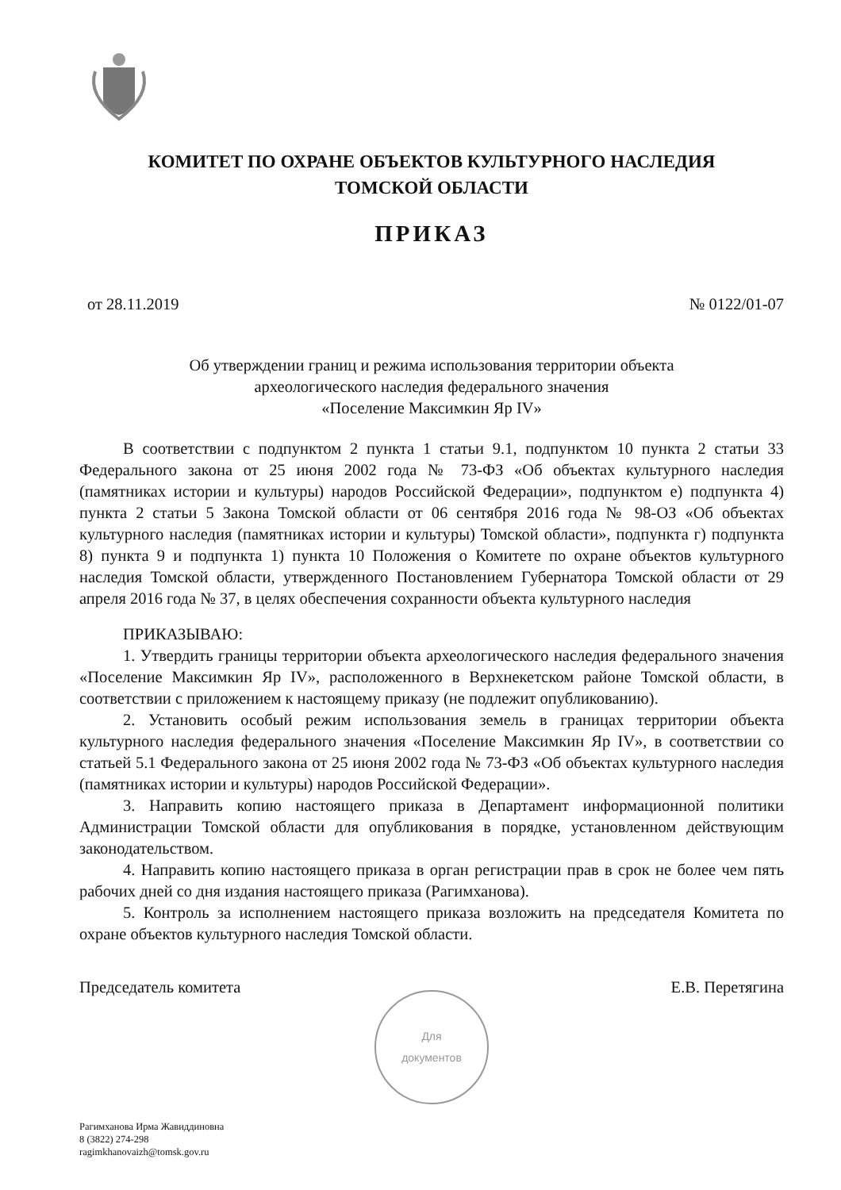КОМИТЕТ ПО ОХРАНЕ ОБЪЕКТОВ КУЛЬТУРНОГО НАСЛЕДИЯ
ТОМСКОЙ ОБЛАСТИ
ПРИКАЗ
от 28.11.2019 № 0122/01-07
Об утверждении границ и режима использования территории объекта
археологического наследия федерального значения
«Поселение Максимкин Яр IV»
В соответствии с подпунктом 2 пункта 1 статьи 9.1, подпунктом 10 пункта 2 статьи 33 Федерального закона от 25 июня 2002 года № 73-ФЗ «Об объектах культурного наследия (памятниках истории и культуры) народов Российской Федерации», подпунктом е) подпункта 4) пункта 2 статьи 5 Закона Томской области от 06 сентября 2016 года № 98-ОЗ «Об объектах культурного наследия (памятниках истории и культуры) Томской области», подпункта г) подпункта 8) пункта 9 и подпункта 1) пункта 10 Положения о Комитете по охране объектов культурного наследия Томской области, утвержденного Постановлением Губернатора Томской области от 29 апреля 2016 года № 37, в целях обеспечения сохранности объекта культурного наследия
ПРИКАЗЫВАЮ:
1. Утвердить границы территории объекта археологического наследия федерального значения «Поселение Максимкин Яр IV», расположенного в Верхнекетском районе Томской области, в соответствии с приложением к настоящему приказу (не подлежит опубликованию).
2. Установить особый режим использования земель в границах территории объекта культурного наследия федерального значения «Поселение Максимкин Яр IV», в соответствии со статьей 5.1 Федерального закона от 25 июня 2002 года № 73-ФЗ «Об объектах культурного наследия (памятниках истории и культуры) народов Российской Федерации».
3. Направить копию настоящего приказа в Департамент информационной политики Администрации Томской области для опубликования в порядке, установленном действующим законодательством.
4. Направить копию настоящего приказа в орган регистрации прав в срок не более чем пять рабочих дней со дня издания настоящего приказа (Рагимханова).
5. Контроль за исполнением настоящего приказа возложить на председателя Комитета по охране объектов культурного наследия Томской области.
Председатель комитета Е.В. Перетягина
Для
документов
Рагимханова Ирма Жавиддиновна
8 (3822) 274-298
ragimkhanovaizh@tomsk.gov.ru